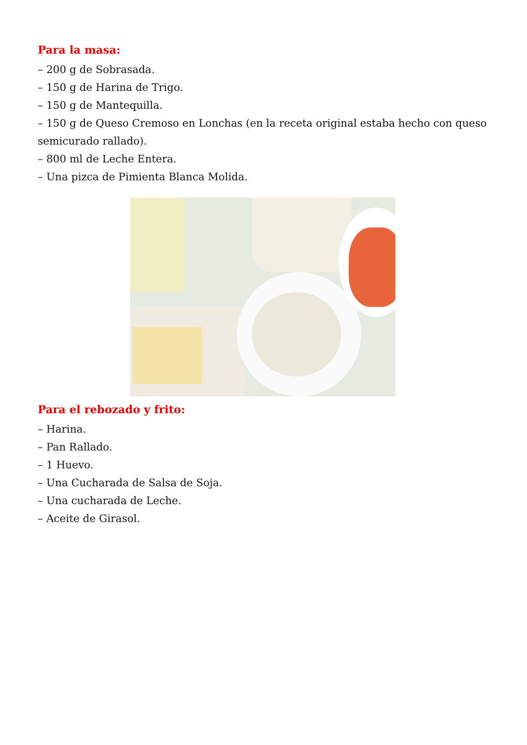Para la masa:
– 200 g de Sobrasada.
– 150 g de Harina de Trigo.
– 150 g de Mantequilla.
– 150 g de Queso Cremoso en Lonchas (en la receta original estaba hecho con queso semicurado rallado).
– 800 ml de Leche Entera.
– Una pizca de Pimienta Blanca Molida.
Para el rebozado y frito:
– Harina.
– Pan Rallado.
– 1 Huevo.
– Una Cucharada de Salsa de Soja.
– Una cucharada de Leche.
– Aceite de Girasol.